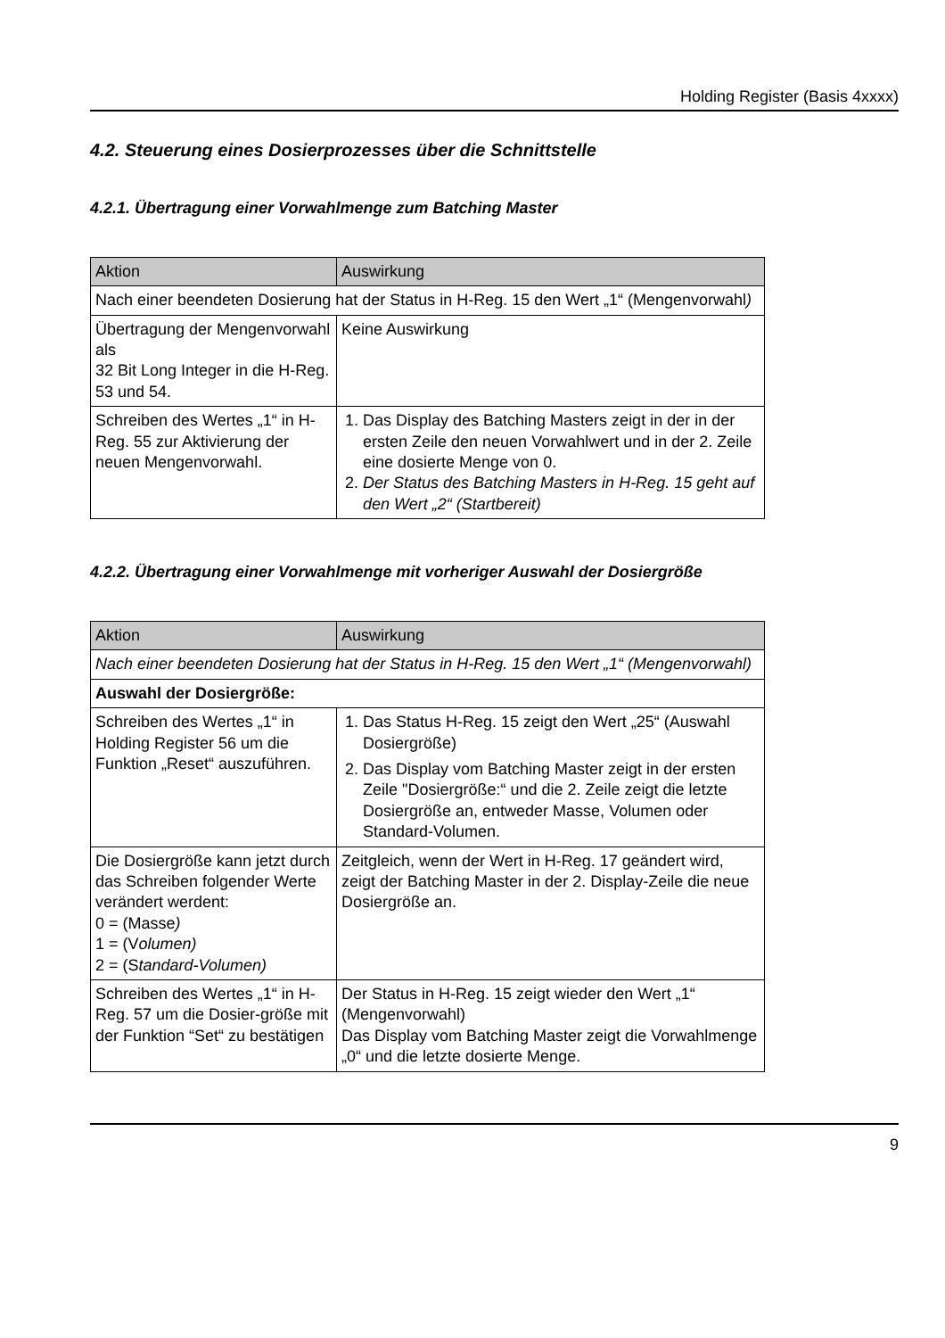Holding Register (Basis 4xxxx)
4.2. Steuerung eines Dosierprozesses über die Schnittstelle
4.2.1. Übertragung einer Vorwahlmenge zum Batching Master
| Aktion | Auswirkung |
| --- | --- |
| Nach einer beendeten Dosierung hat der Status in H-Reg. 15 den Wert „1“ (Mengenvorwahl ) | |
| Übertragung der Mengenvorwahl als 32 Bit Long Integer in die H-Reg. 53 und 54. | Keine Auswirkung |
| Schreiben des Wertes „1“ in H-Reg. 55 zur Aktivierung der neuen Mengenvorwahl. | 1. Das Display des Batching Masters zeigt in der in der ersten Zeile den neuen Vorwahlwert und in der 2. Zeile eine dosierte Menge von 0. 2. Der Status des Batching Masters in H-Reg. 15 geht auf den Wert „2“ (Startbereit) |
4.2.2. Übertragung einer Vorwahlmenge mit vorheriger Auswahl der Dosiergröße
| Aktion | Auswirkung |
| --- | --- |
| Nach einer beendeten Dosierung hat der Status in H-Reg. 15 den Wert „1“ (Mengenvorwahl) | |
| Auswahl der Dosiergröße: | |
| Schreiben des Wertes „1“ in Holding Register 56 um die Funktion „Reset“ auszuführen. | 1. Das Status H-Reg. 15 zeigt den Wert „25“ (Auswahl Dosiergröße) 2. Das Display vom Batching Master zeigt in der ersten Zeile "Dosiergröße:“ und die 2. Zeile zeigt die letzte Dosiergröße an, entweder Masse, Volumen oder Standard-Volumen. |
| Die Dosiergröße kann jetzt durch das Schreiben folgender Werte verändert werdent: 0 = (Masse ) 1 = (V olumen) 2 = (S tandard-Volumen) | Zeitgleich, wenn der Wert in H-Reg. 17 geändert wird, zeigt der Batching Master in der 2. Display-Zeile die neue Dosiergröße an. |
| Schreiben des Wertes „1“ in H-Reg. 57 um die Dosier-größe mit der Funktion “Set“ zu bestätigen | Der Status in H-Reg. 15 zeigt wieder den Wert „1“ (Mengenvorwahl) Das Display vom Batching Master zeigt die Vorwahlmenge „0“ und die letzte dosierte Menge. |
9